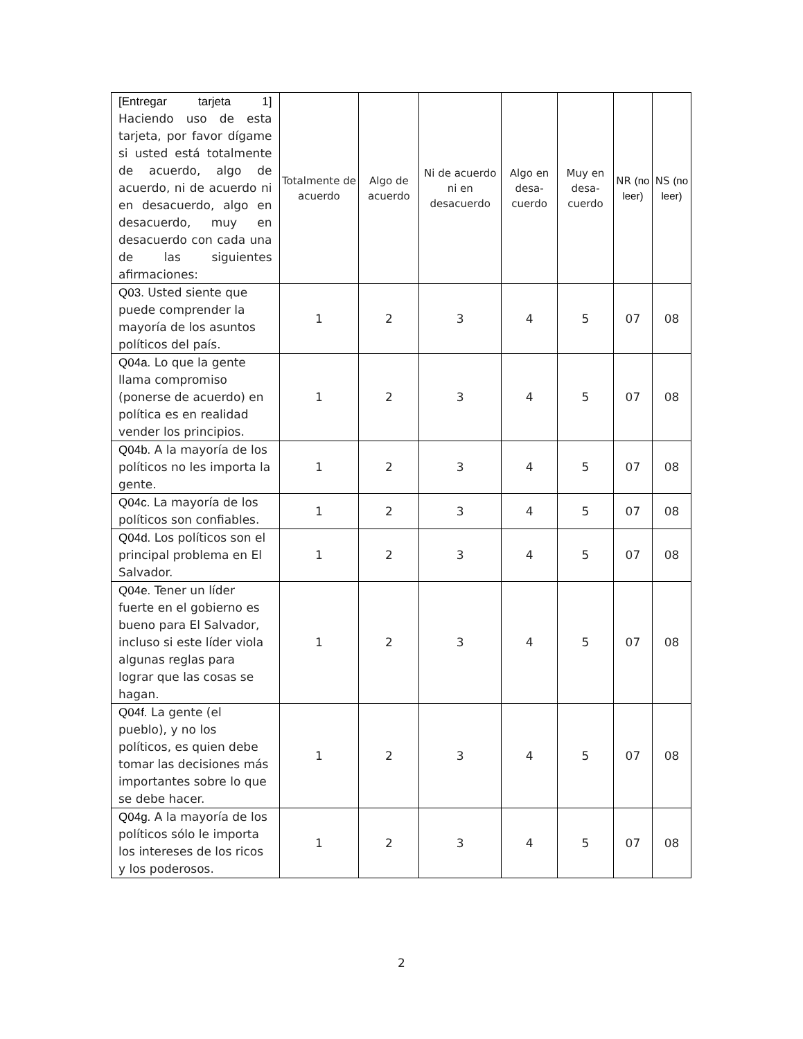| [Entregar tarjeta 1] Haciendo uso de esta tarjeta, por favor dígame si usted está totalmente de acuerdo, algo de acuerdo, ni de acuerdo ni en desacuerdo, algo en desacuerdo, muy en desacuerdo con cada una de las siguientes afirmaciones: | Totalmente de acuerdo | Algo de acuerdo | Ni de acuerdo ni en desacuerdo | Algo en desa-cuerdo | Muy en desa-cuerdo | NR (no leer) | NS (no leer) |
| Q03. Usted siente que puede comprender la mayoría de los asuntos políticos del país. | 1 | 2 | 3 | 4 | 5 | 07 | 08 |
| Q04a. Lo que la gente llama compromiso (ponerse de acuerdo) en política es en realidad vender los principios. | 1 | 2 | 3 | 4 | 5 | 07 | 08 |
| Q04b. A la mayoría de los políticos no les importa la gente. | 1 | 2 | 3 | 4 | 5 | 07 | 08 |
| Q04c. La mayoría de los políticos son confiables. | 1 | 2 | 3 | 4 | 5 | 07 | 08 |
| Q04d. Los políticos son el principal problema en El Salvador. | 1 | 2 | 3 | 4 | 5 | 07 | 08 |
| Q04e. Tener un líder fuerte en el gobierno es bueno para El Salvador, incluso si este líder viola algunas reglas para lograr que las cosas se hagan. | 1 | 2 | 3 | 4 | 5 | 07 | 08 |
| Q04f. La gente (el pueblo), y no los políticos, es quien debe tomar las decisiones más importantes sobre lo que se debe hacer. | 1 | 2 | 3 | 4 | 5 | 07 | 08 |
| Q04g. A la mayoría de los políticos sólo le importa los intereses de los ricos y los poderosos. | 1 | 2 | 3 | 4 | 5 | 07 | 08 |
2